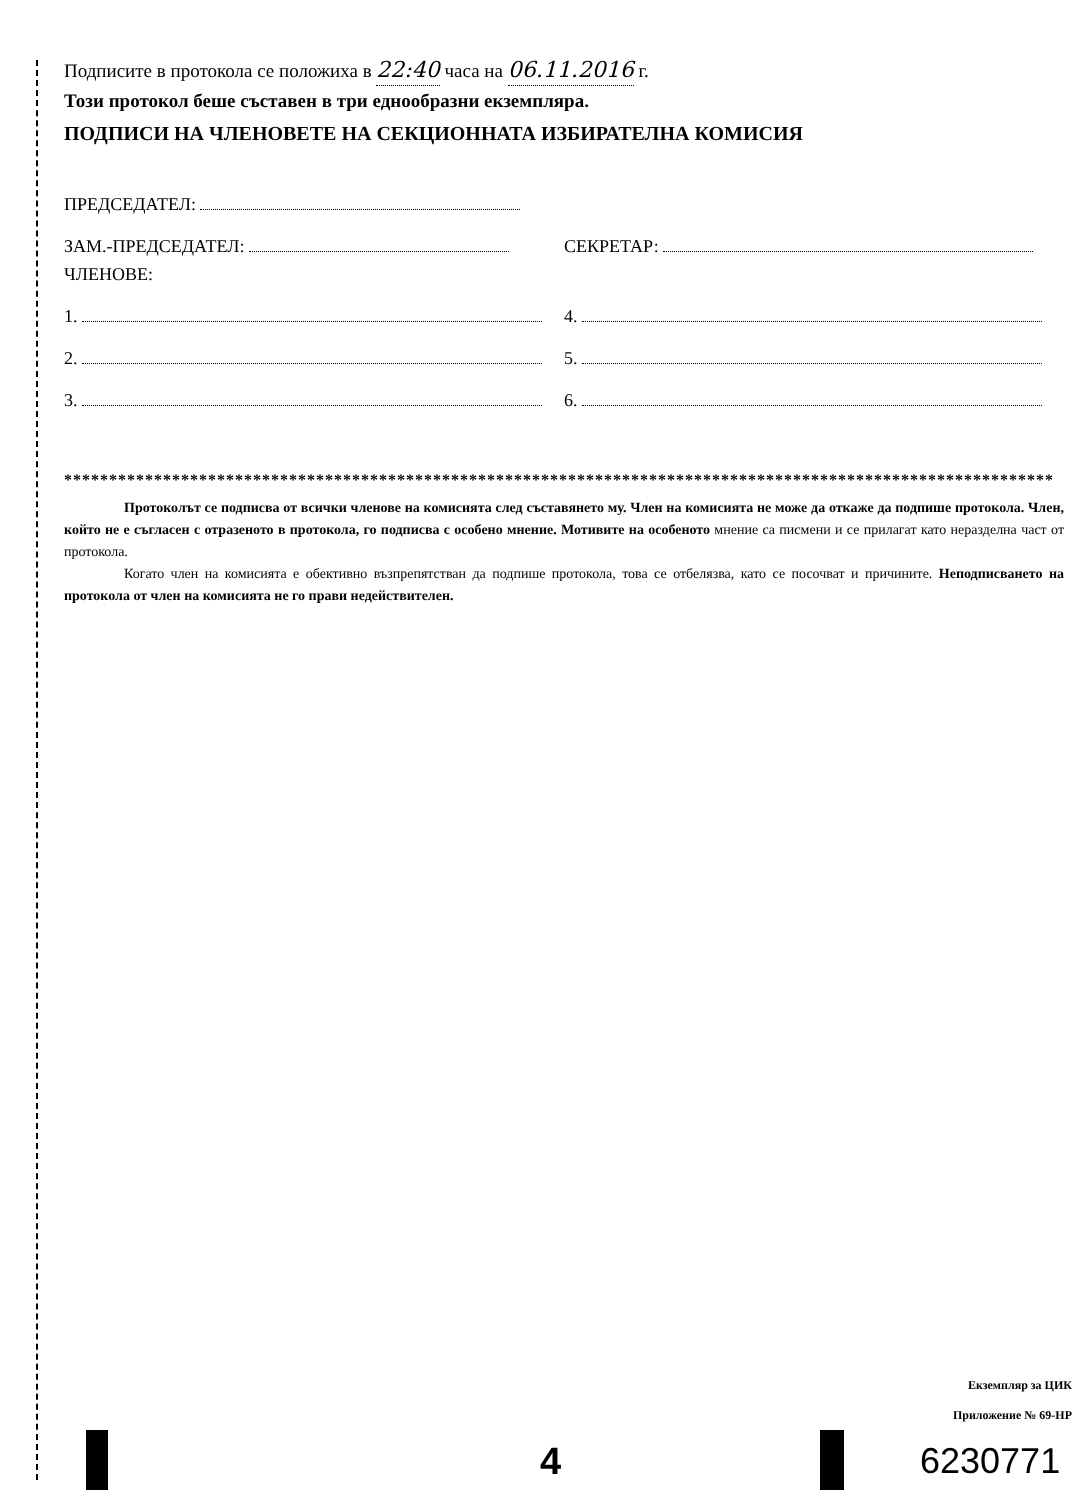Подписите в протокола се положиха в 22:40 часа на 06.11.2016 г.
Този протокол беше съставен в три еднообразни екземпляра.
ПОДПИСИ НА ЧЛЕНОВЕТЕ НА СЕКЦИОННАТА ИЗБИРАТЕЛНА КОМИСИЯ
ПРЕДСЕДАТЕЛ:
ЗАМ.-ПРЕДСЕДАТЕЛ:
СЕКРЕТАР:
ЧЛЕНОВЕ:
1.
4.
2.
5.
3.
6.
**************************************************************************************************************
Протоколът се подписва от всички членове на комисията след съставянето му. Член на комисията не може да откаже да подпише протокола. Член, който не е съгласен с отразеното в протокола, го подписва с особено мнение. Мотивите на особеното мнение са писмени и се прилагат като неразделна част от протокола.
Когато член на комисията е обективно възпрепятстван да подпише протокола, това се отбелязва, като се посочват и причините. Неподписването на протокола от член на комисията не го прави недействителен.
Екземпляр за ЦИК
Приложение № 69-НР
4 6230771